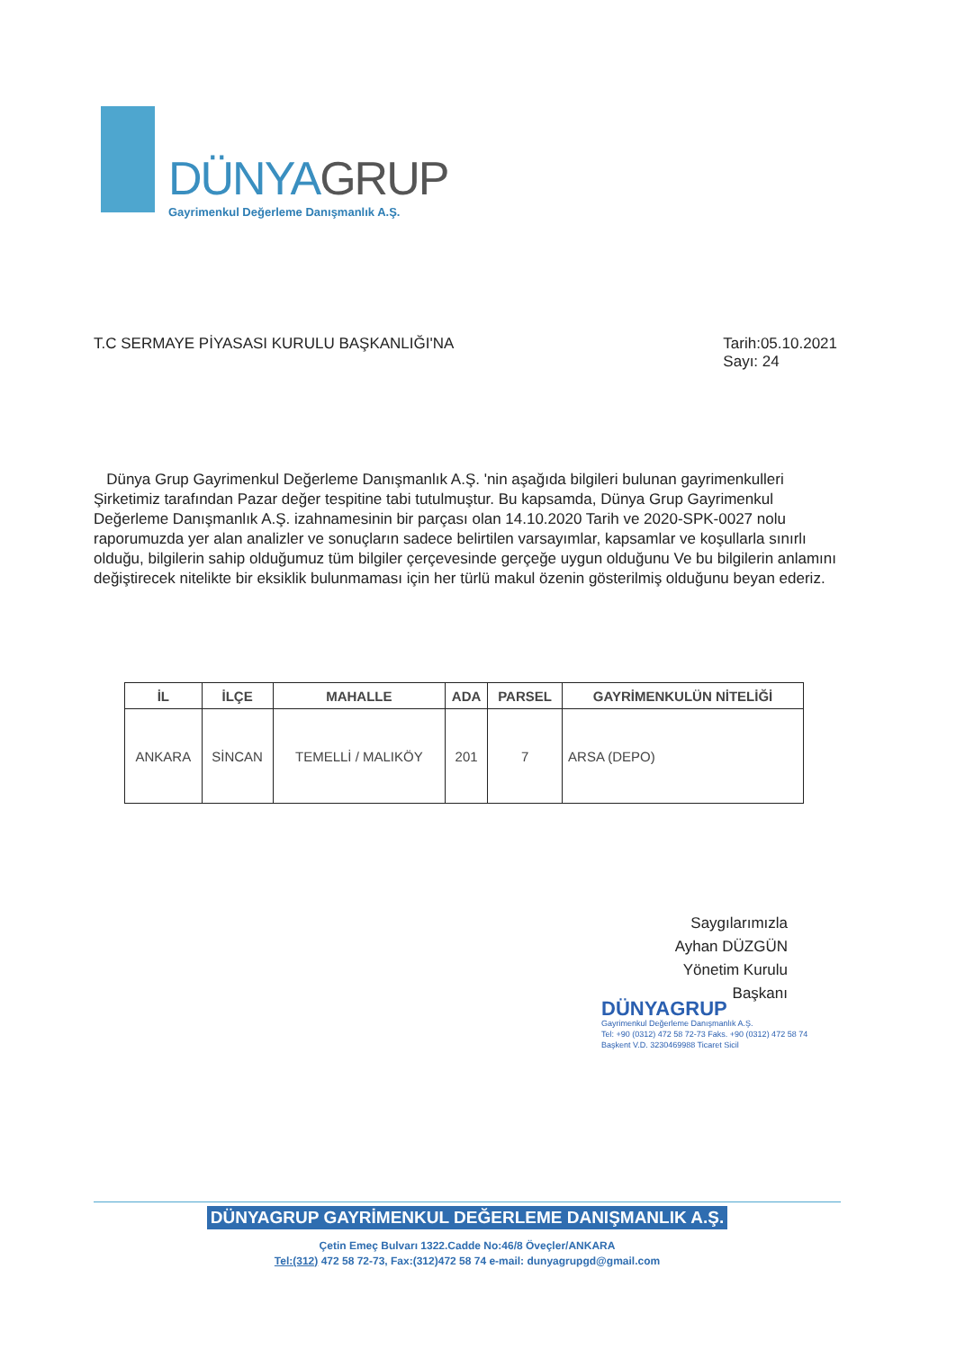DÜNYAGRUP
Gayrimenkul Değerleme Danışmanlık A.Ş.
T.C SERMAYE PİYASASI KURULU BAŞKANLIĞI'NA
Tarih:05.10.2021
Sayı: 24
Dünya Grup Gayrimenkul Değerleme Danışmanlık A.Ş. 'nin aşağıda bilgileri bulunan gayrimenkulleri Şirketimiz tarafından Pazar değer tespitine tabi tutulmuştur. Bu kapsamda, Dünya Grup Gayrimenkul Değerleme Danışmanlık A.Ş. izahnamesinin bir parçası olan 14.10.2020 Tarih ve 2020-SPK-0027 nolu raporumuzda yer alan analizler ve sonuçların sadece belirtilen varsayımlar, kapsamlar ve koşullarla sınırlı olduğu, bilgilerin sahip olduğumuz tüm bilgiler çerçevesinde gerçeğe uygun olduğunu Ve bu bilgilerin anlamını değiştirecek nitelikte bir eksiklik bulunmaması için her türlü makul özenin gösterilmiş olduğunu beyan ederiz.
| İL | İLÇE | MAHALLE | ADA | PARSEL | GAYRİMENKULÜN NİTELİĞİ |
| --- | --- | --- | --- | --- | --- |
| ANKARA | SİNCAN | TEMELLİ / MALIKÖY | 201 | 7 | ARSA (DEPO) |
Saygılarımızla
Ayhan DÜZGÜN
Yönetim Kurulu Başkanı
DÜNYAGRUP
Gayrimenkul Değerleme Danışmanlık A.Ş.
Tel: +90 (0312) 472 58 72-73 Faks. +90 (0312) 472 58 74
Başkent V.D. 3230469988 Ticaret Sicil
DÜNYAGRUP GAYRİMENKUL DEĞERLEME DANIŞMANLIK A.Ş.
Çetin Emeç Bulvarı 1322.Cadde No:46/8 Öveçler/ANKARA
Tel:(312) 472 58 72-73, Fax:(312)472 58 74 e-mail: dunyagrupgd@gmail.com